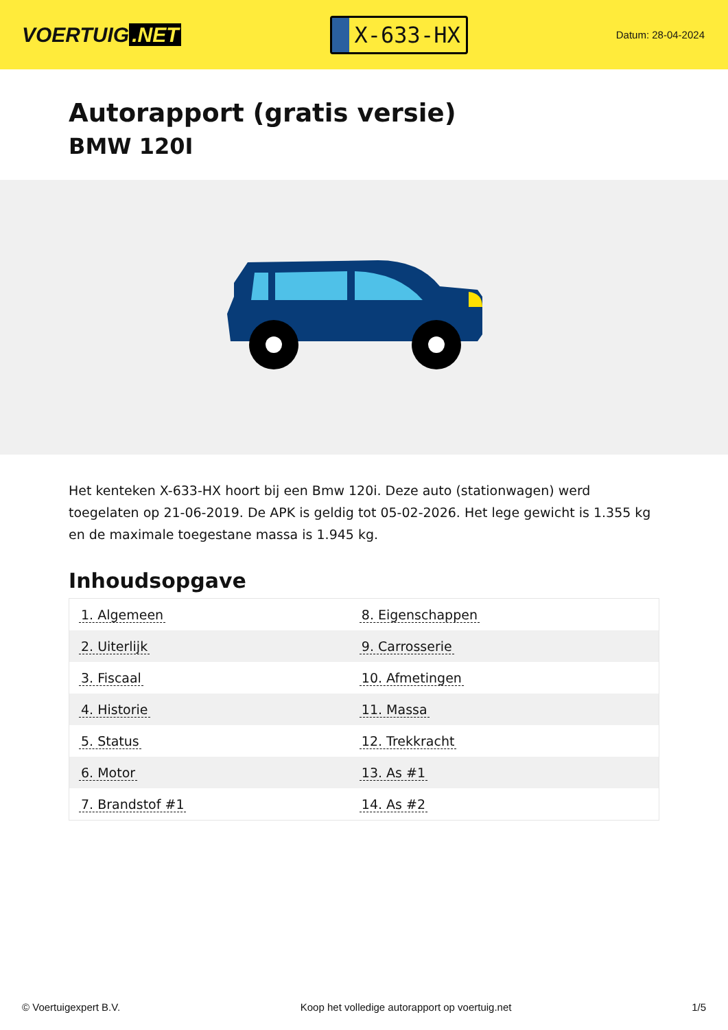VOERTUIG.NET
X-633-HX
Datum: 28-04-2024
Autorapport (gratis versie)
BMW 120I
Het kenteken X-633-HX hoort bij een Bmw 120i. Deze auto (stationwagen) werd toegelaten op 21-06-2019. De APK is geldig tot 05-02-2026. Het lege gewicht is 1.355 kg en de maximale toegestane massa is 1.945 kg.
Inhoudsopgave
| 1. Algemeen | 8. Eigenschappen |
| 2. Uiterlijk | 9. Carrosserie |
| 3. Fiscaal | 10. Afmetingen |
| 4. Historie | 11. Massa |
| 5. Status | 12. Trekkracht |
| 6. Motor | 13. As #1 |
| 7. Brandstof #1 | 14. As #2 |
© Voertuigexpert B.V. Koop het volledige autorapport op voertuig.net 1/5